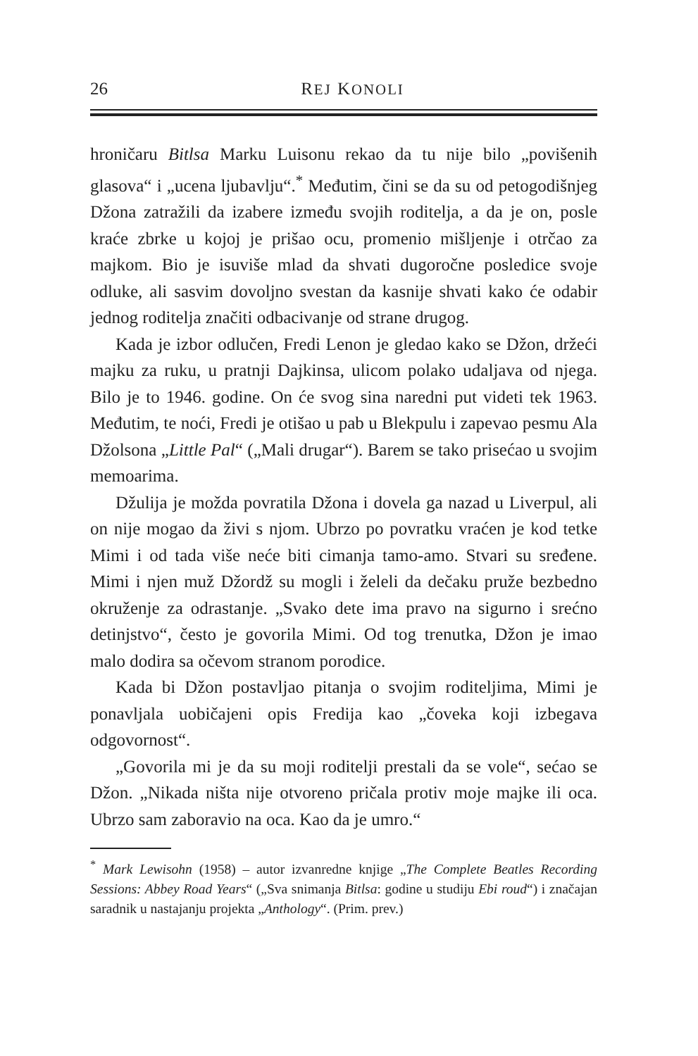26
REJ KONOLI
hroničaru Bitlsa Marku Luisonu rekao da tu nije bilo „povišenih glasova“ i „ucena ljubavlju“.<sup>*</sup> Međutim, čini se da su od petogodišnjeg Džona zatražili da izabere između svojih roditelja, a da je on, posle kraće zbrke u kojoj je prišao ocu, promenio mišljenje i otrčao za majkom. Bio je isuviše mlad da shvati dugoročne posledice svoje odluke, ali sasvim dovoljno svestan da kasnije shvati kako će odabir jednog roditelja značiti odbacivanje od strane drugog.
Kada je izbor odlučen, Fredi Lenon je gledao kako se Džon, držeći majku za ruku, u pratnji Dajkinsa, ulicom polako udaljava od njega. Bilo je to 1946. godine. On će svog sina naredni put videti tek 1963. Međutim, te noći, Fredi je otišao u pab u Blekpulu i zapevao pesmu Ala Džolsona „Little Pal“ („Mali drugar“). Barem se tako prisećao u svojim memoarima.
Džulija je možda povratila Džona i dovela ga nazad u Liverpul, ali on nije mogao da živi s njom. Ubrzo po povratku vraćen je kod tetke Mimi i od tada više neće biti cimanja tamo-amo. Stvari su sređene. Mimi i njen muž Džordž su mogli i želeli da dečaku pruže bezbedno okruženje za odrastanje. „Svako dete ima pravo na sigurno i srećno detinjstvo“, često je govorila Mimi. Od tog trenutka, Džon je imao malo dodira sa očevom stranom porodice.
Kada bi Džon postavljao pitanja o svojim roditeljima, Mimi je ponavljala uobičajeni opis Fredija kao „čoveka koji izbegava odgovornost“.
„Govorila mi je da su moji roditelji prestali da se vole“, sećao se Džon. „Nikada ništa nije otvoreno pričala protiv moje majke ili oca. Ubrzo sam zaboravio na oca. Kao da je umro.“
<sup>*</sup> Mark Lewisohn (1958) – autor izvanredne knjige „The Complete Beatles Recording Sessions: Abbey Road Years“ („Sva snimanja Bitlsa: godine u studiju Ebi roud“) i značajan saradnik u nastajanju projekta „Anthology“. (Prim. prev.)